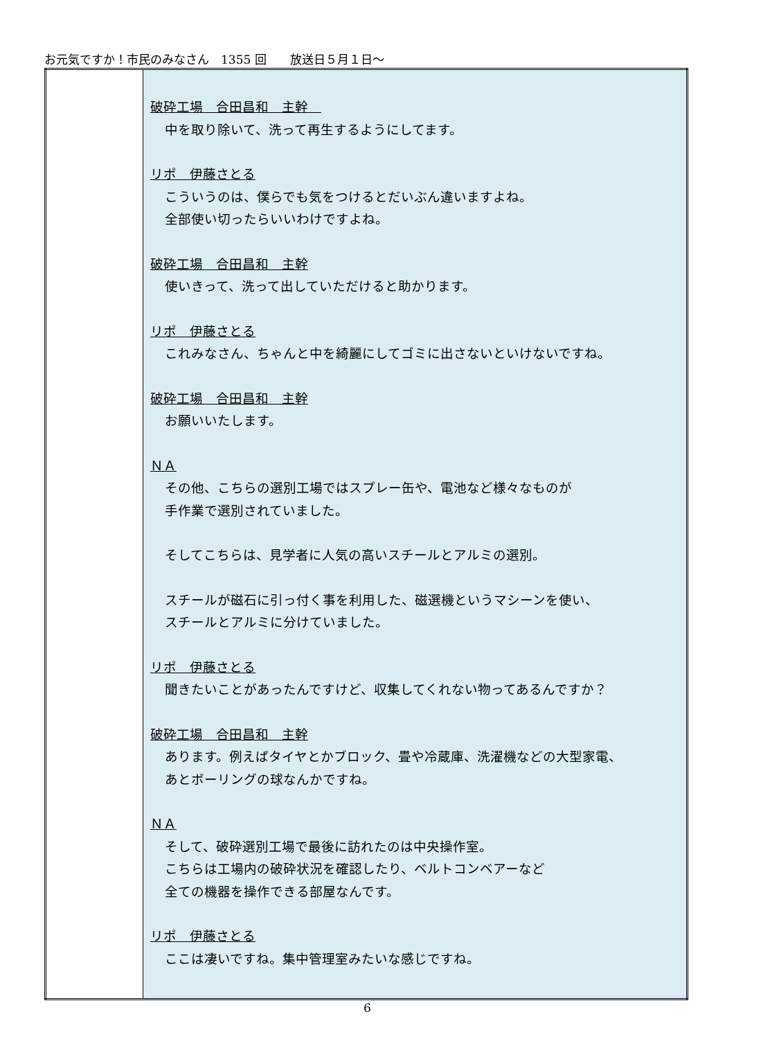お元気ですか！市民のみなさん　1355 回　　放送日５月１日～
| | 破砕工場 合田昌和 主幹 中を取り除いて、洗って再生するようにしてます。 リポ 伊藤さとる こういうのは、僕らでも気をつけるとだいぶん違いますよね。 全部使い切ったらいいわけですよね。 破砕工場 合田昌和 主幹 使いきって、洗って出していただけると助かります。 リポ 伊藤さとる これみなさん、ちゃんと中を綺麗にしてゴミに出さないといけないですね。 破砕工場 合田昌和 主幹 お願いいたします。 ＮＡ その他、こちらの選別工場ではスプレー缶や、電池など様々なものが 手作業で選別されていました。 そしてこちらは、見学者に人気の高いスチールとアルミの選別。 スチールが磁石に引っ付く事を利用した、磁選機というマシーンを使い、 スチールとアルミに分けていました。 リポ 伊藤さとる 聞きたいことがあったんですけど、収集してくれない物ってあるんですか？ 破砕工場 合田昌和 主幹 あります。例えばタイヤとかブロック、畳や冷蔵庫、洗濯機などの大型家電、 あとボーリングの球なんかですね。 ＮＡ そして、破砕選別工場で最後に訪れたのは中央操作室。 こちらは工場内の破砕状況を確認したり、ベルトコンベアーなど 全ての機器を操作できる部屋なんです。 リポ 伊藤さとる ここは凄いですね。集中管理室みたいな感じですね。 |
6